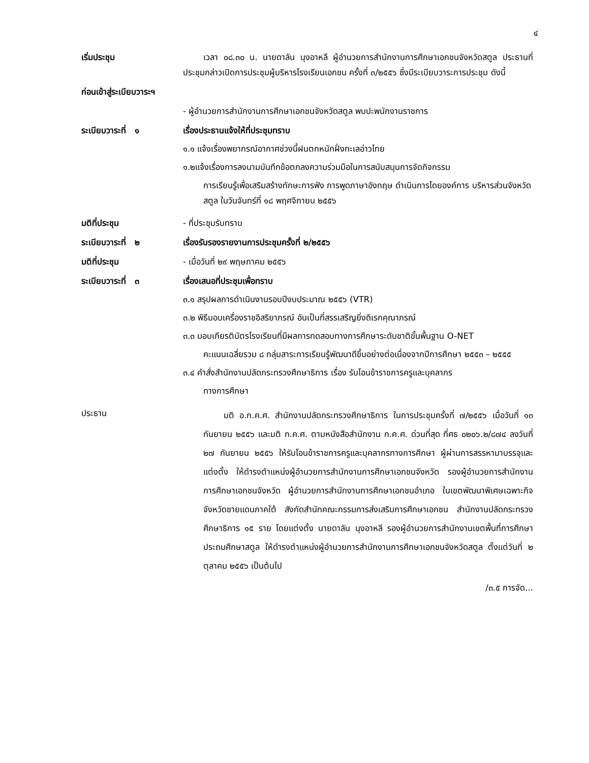๔
เริ่มประชุม เวลา ๐๘.๓๐ น. นายดาลัน นุงอาหลี ผู้อำนวยการสำนักงานการศึกษาเอกชนจังหวัดสตูล ประธานที่ประชุมกล่าวเปิดการประชุมผู้บริหารโรงเรียนเอกชน ครั้งที่ ๓/๒๕๕๖ ซึ่งมีระเบียบวาระการประชุม ดังนี้
ก่อนเข้าสู่ระเบียบวาระฯ
- ผู้อำนวยการสำนักงานการศึกษาเอกชนจังหวัดสตูล พบปะพนักงานราชการ
ระเบียบวาระที่ ๑ เรื่องประธานแจ้งให้ที่ประชุมทราบ
๑.๑ แจ้งเรื่องพยากรณ์อากาศช่วงนี้ฝนตกหนักฝั่งทะเลอ่าวไทย
๑.๒แจ้งเรื่องการลงนามบันทึกข้อตกลงความร่วมมือในการสนับสนุนการจัดกิจกรรม
การเรียนรู้เพื่อเสริมสร้างทักษะการฟัง การพูดภาษาอังกฤษ ดำเนินการโดยองค์การ บริหารส่วนจังหวัดสตูล ในวันจันทร์ที่ ๑๘ พฤศจิกายน ๒๕๕๖
มติที่ประชุม - ที่ประชุมรับทราบ
ระเบียบวาระที่ ๒ เรื่องรับรองรายงานการประชุมครั้งที่ ๒/๒๕๕๖
มติที่ประชุม - เมื่อวันที่ ๒๙ พฤษภาคม ๒๕๕๖
ระเบียบวาระที่ ๓ เรื่องเสนอที่ประชุมเพื่อทราบ
๓.๑ สรุปผลการดำเนินงานรอบปีงบประมาณ ๒๕๕๖ (VTR)
๓.๒ พิธีมอบเครื่องราชอิสริยาภรณ์ อันเป็นที่สรรเสริญยิ่งดิเรกคุณาภรณ์
๓.๓ มอบเกียรติบัตรโรงเรียนที่มีผลการทดสอบทางการศึกษาระดับชาติขั้นพื้นฐาน O-NET
คะแนนเฉลี่ยรวม ๘ กลุ่มสาระการเรียนรู้พัฒนาดีขึ้นอย่างต่อเนื่องจากปีการศึกษา ๒๕๕๓ – ๒๕๕๕
๓.๔ คำสั่งสำนักงานปลัดกระทรวงศึกษาธิการ เรื่อง รับโอนข้าราชการครูและบุคลากร
ทางการศึกษา
ประธาน
มติ อ.ก.ค.ศ. สำนักงานปลัดกระทรวงศึกษาธิการ ในการประชุมครั้งที่ ๗/๒๕๕๖ เมื่อวันที่ ๑๓ กันยายน ๒๕๕๖ และมติ ก.ค.ศ. ตามหนังสือสำนักงาน ก.ค.ศ. ด่วนที่สุด ที่ศธ ๐๒๐๖.๒/๘๗๔ ลงวันที่ ๒๗ กันยายน ๒๕๕๖ ให้รับโอนข้าราชการครูและบุคลากรทางการศึกษา ผู้ผ่านการสรรหามาบรรจุและแต่งตั้ง ให้ดำรงตำแหน่งผู้อำนวยการสำนักงานการศึกษาเอกชนจังหวัด รองผู้อำนวยการสำนักงานการศึกษาเอกชนจังหวัด ผู้อำนวยการสำนักงานการศึกษาเอกชนอำเภอ ในเขตพัฒนาพิเศษเฉพาะกิจจังหวัดชายแดนภาคใต้ สังกัดสำนักคณะกรรมการส่งเสริมการศึกษาเอกชน สำนักงานปลัดกระทรวงศึกษาธิการ ๑๕ ราย โดยแต่งตั้ง นายดาลัน นุงอาหลี รองผู้อำนวยการสำนักงานเขตพื้นที่การศึกษาประถมศึกษาสตูล ให้ดำรงตำแหน่งผู้อำนวยการสำนักงานการศึกษาเอกชนจังหวัดสตูล ตั้งแต่วันที่ ๒ ตุลาคม ๒๕๕๖ เป็นต้นไป
/๓.๕ การจัด...